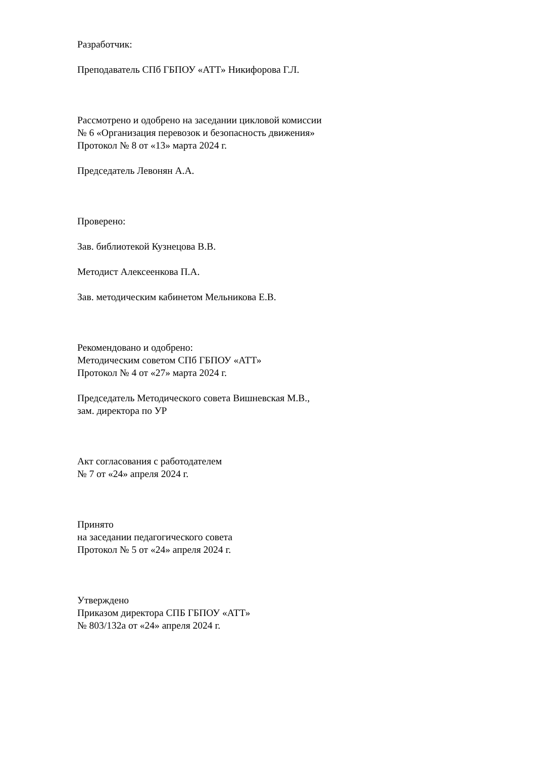Разработчик:
Преподаватель СПб ГБПОУ «АТТ» Никифорова Г.Л.
Рассмотрено и одобрено на заседании цикловой комиссии
№ 6 «Организация перевозок и безопасность движения»
Протокол № 8 от «13» марта 2024 г.
Председатель Левонян А.А.
Проверено:
Зав. библиотекой Кузнецова В.В.
Методист Алексеенкова П.А.
Зав. методическим кабинетом Мельникова Е.В.
Рекомендовано и одобрено:
Методическим советом СПб ГБПОУ «АТТ»
Протокол № 4 от «27» марта 2024 г.
Председатель Методического совета Вишневская М.В.,
зам. директора по УР
Акт согласования с работодателем
№ 7 от «24» апреля 2024 г.
Принято
на заседании педагогического совета
Протокол № 5 от «24» апреля 2024 г.
Утверждено
Приказом директора СПБ ГБПОУ «АТТ»
№ 803/132а от «24» апреля 2024 г.